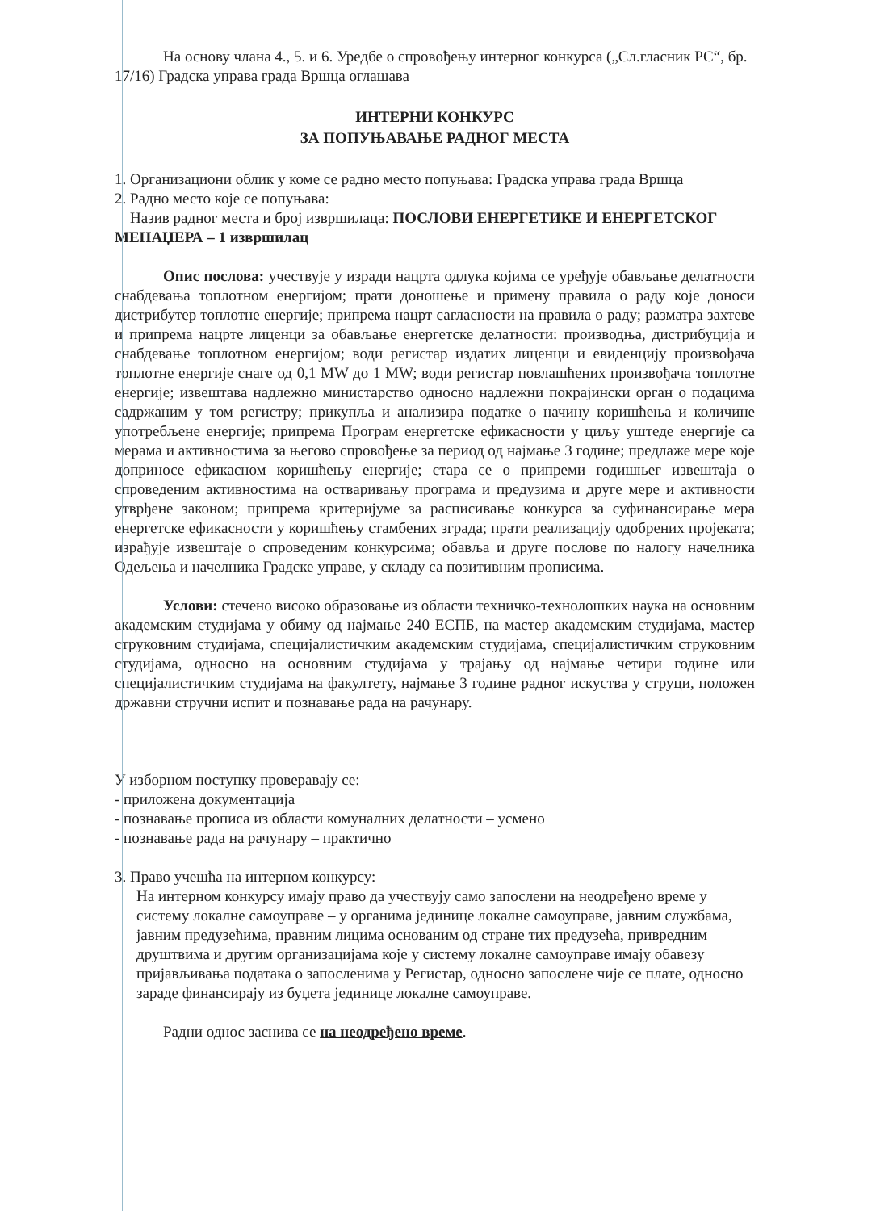На основу члана 4., 5. и 6. Уредбе о спровођењу интерног конкурса („Сл.гласник РС“, бр. 17/16) Градска управа града Вршца оглашава
ИНТЕРНИ КОНКУРС
ЗА ПОПУЊАВАЊЕ РАДНОГ МЕСТА
1. Организациони облик у коме се радно место попуњава: Градска управа града Вршца
2. Радно место које се попуњава:
Назив радног места и број извршилаца: ПОСЛОВИ ЕНЕРГЕТИКЕ И ЕНЕРГЕТСКОГ МЕНАЏЕРА – 1 извршилац
Опис послова: учествује у изради нацрта одлука којима се уређује обављање делатности снабдевања топлотном енергијом; прати доношење и примену правила о раду које доноси дистрибутер топлотне енергије; припрема нацрт сагласности на правила о раду; разматра захтеве и припрема нацрте лиценци за обављање енергетске делатности: производња, дистрибуција и снабдевање топлотном енергијом; води регистар издатих лиценци и евиденцију произвођача топлотне енергије снаге од 0,1 MW до 1 MW; води регистар повлашћених произвођача топлотне енергије; извештава надлежно министарство односно надлежни покрајински орган о подацима садржаним у том регистру; прикупља и анализира податке о начину коришћења и количине употребљене енергије; припрема Програм енергетске ефикасности у циљу уштеде енергије са мерама и активностима за његово спровођење за период од најмање 3 године; предлаже мере које доприносе ефикасном коришћењу енергије; стара се о припреми годишњег извештаја о спроведеним активностима на остваривању програма и предузима и друге мере и активности утврђене законом; припрема критеријуме за расписивање конкурса за суфинансирање мера енергетске ефикасности у коришћењу стамбених зграда; прати реализацију одобрених пројеката; израђује извештаје о спроведеним конкурсима; обавља и друге послове по налогу начелника Одељења и начелника Градске управе, у складу са позитивним прописима.
Услови: стечено високо образовање из области техничко-технолошких наука на основним академским студијама у обиму од најмање 240 ЕСПБ, на мастер академским студијама, мастер струковним студијама, специјалистичким академским студијама, специјалистичким струковним студијама, односно на основним студијама у трајању од најмање четири године или специјалистичким студијама на факултету, најмање 3 године радног искуства у струци, положен државни стручни испит и познавање рада на рачунару.
У изборном поступку проверавају се:
- приложена документација
- познавање прописа из области комуналних делатности – усмено
- познавање рада на рачунару – практично
3. Право учешћа на интерном конкурсу:
На интерном конкурсу имају право да учествују само запослени на неодређено време у систему локалне самоуправе – у органима јединице локалне самоуправе, јавним службама, јавним предузећима, правним лицима основаним од стране тих предузећа, привредним друштвима и другим организацијама које у систему локалне самоуправе имају обавезу пријављивања података о запосленима у Регистар, односно запослене чије се плате, односно зараде финансирају из буџета јединице локалне самоуправе.
Радни однос заснива се на неодређено време.